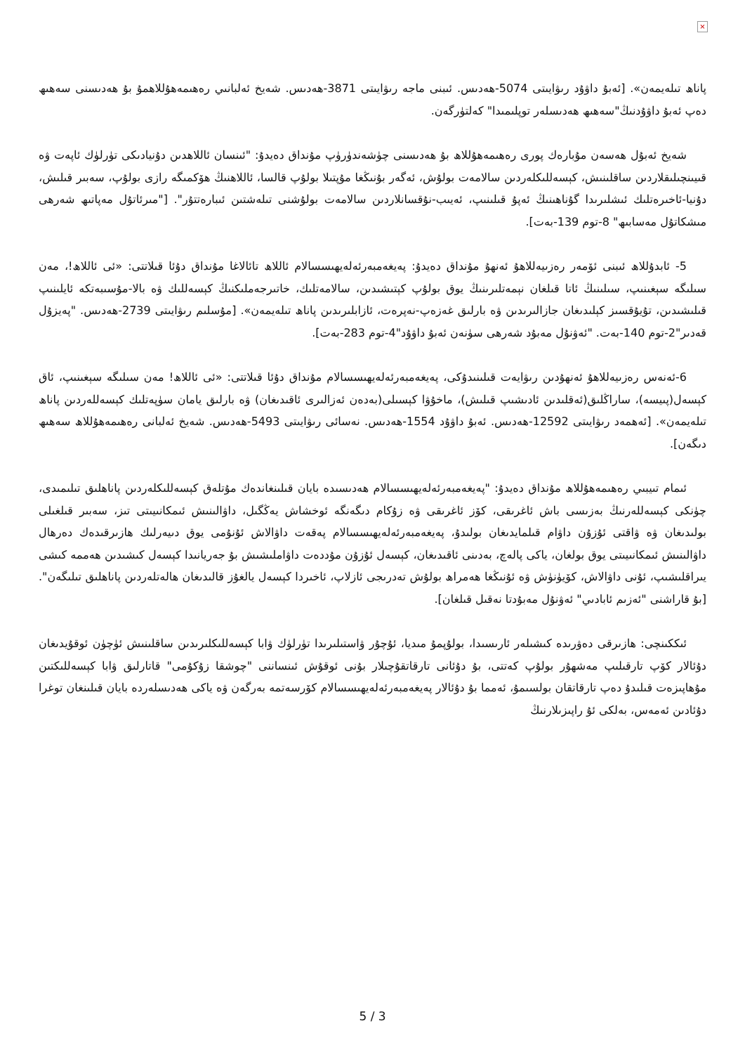×
پاناھ تىلەيمەن». [ئەبۇ داۋۇد رىۋايىتى 5074-ھەدىس. ئىبنى ماجە رىۋايىتى 3871-ھەدىس. شەيخ ئەلبانىي رەھىمەھۇللاھمۇ بۇ ھەدىسنى سەھىھ دەپ ئەبۇ داۋۇدنىڭ"سەھىھ ھەدىسلەر توپلىمىدا" كەلتۈرگەن.
شەيخ ئەبۇل ھەسەن مۇبارەك پورى رەھىمەھۇللاھ بۇ ھەدىسنى چۈشەندۈرۈپ مۇنداق دەيدۇ: "ئىنسان ئاللاھدىن دۇنيادىكى تۈرلۈك ئاپەت ۋە قىيىنچىلىقلاردىن ساقلىنىش، كېسەللىكلەردىن سالامەت بولۇش، ئەگەر بۇنىڭغا مۇپتىلا بولۇپ قالسا، ئاللاھنىڭ ھۆكمىگە رازى بولۇپ، سەبىر قىلىش، دۇنيا-ئاخىرەتلىك ئىشلىرىدا گۇناھىنىڭ ئەپۇ قىلىنىپ، ئەيىب-نۇقسانلاردىن سالامەت بولۇشنى تىلەشتىن ئىبارەتتۇر". ["مىرئاتۇل مەپاتىھ شەرھى مىشكاتۇل مەسابىھ" 8-توم 139-بەت].
5- ئابدۇللاھ ئىبنى ئۆمەر رەزىيەللاھۇ ئەنھۇ مۇنداق دەيدۇ: پەيغەمبەرئەلەيھىسسالام ئاللاھ تائالاغا مۇنداق دۇئا قىلاتتى: «ئى ئاللاھ!، مەن سىلىگە سېغىنىپ، سىلىنىڭ ئاتا قىلغان نېمەتلىرىنىڭ يوق بولۇپ كېتىشىدىن، سالامەتلىك، خاتىرجەملىكنىڭ كېسەللىك ۋە بالا-مۇسىبەتكە ئايلىنىپ قىلىشىدىن، تۇيۇقسىز كېلىدىغان جازالىرىدىن ۋە بارلىق غەزەپ-نەپرەت، ئازابلىرىدىن پاناھ تىلەيمەن». [مۇسلىم رىۋايىتى 2739-ھەدىس. "پەيزۇل قەدىر"2-توم 140-بەت. "ئەۋنۇل مەبۇد شەرھى سۈنەن ئەبۇ داۋۇد"4-توم 283-بەت].
6-ئەنەس رەزىيەللاھۇ ئەنھۇدىن رىۋايەت قىلىنىدۇكى، پەيغەمبەرئەلەيھىسسالام مۇنداق دۇئا قىلاتتى: «ئى ئاللاھ! مەن سىلىگە سېغىنىپ، ئاق كېسەل(پىيسە)، ساراڭلىق(ئەقلىدىن ئادىشىپ قىلىش)، ماخۇۋا كېسىلى(بەدەن ئەزالىرى ئاقىدىغان) ۋە بارلىق يامان سۈپەتلىك كېسەللەردىن پاناھ تىلەيمەن». [ئەھمەد رىۋايىتى 12592-ھەدىس. ئەبۇ داۋۇد 1554-ھەدىس. نەسائى رىۋايىتى 5493-ھەدىس. شەيخ ئەلبانى رەھىمەھۇللاھ سەھىھ دىگەن].
ئىمام تىيبىي رەھىمەھۇللاھ مۇنداق دەيدۇ: "پەيغەمبەرئەلەيھىسسالام ھەدىسىدە بايان قىلىنغاندەك مۇتلەق كېسەللىكلەردىن پاناھلىق تىلىمىدى، چۈنكى كېسەللەرنىڭ بەزىسى باش ئاغرىقى، كۆز ئاغرىقى ۋە زۇكام دىگەنگە ئوخشاش يەڭگىل، داۋالىنىش ئىمكانىيىتى تىز، سەبىر قىلغىلى بولىدىغان ۋە ۋاقتى ئۇزۇن داۋام قىلمايدىغان بولىدۇ، پەيغەمبەرئەلەيھىسسالام پەقەت داۋالاش ئۇنۇمى يوق دىيەرلىك ھازىرقىدەك دەرھال داۋالىنىش ئىمكانىيىتى يوق بولغان، ياكى پالەچ، بەدىنى ئاقىدىغان، كېسەل ئۇزۇن مۇددەت داۋاملىشىش بۇ جەريانىدا كېسەل كىشىدىن ھەممە كىشى يىراقلىشىپ، ئۇنى داۋالاش، كۆيۈنۈش ۋە ئۇنىڭغا ھەمراھ بولۇش تەدرىجى ئازلاپ، ئاخىردا كېسەل يالغۇز قالىدىغان ھالەتلەردىن پاناھلىق تىلىگەن". [بۇ قاراشنى "ئەزىم ئابادىي" ئەۋنۇل مەبۇدتا نەقىل قىلغان].
ئىككىنچى: ھازىرقى دەۋرىدە كىشىلەر ئارىسىدا، بولۇپمۇ مىديا، ئۇچۇر ۋاستىلىرىدا تۈرلۈك ۋابا كېسەللىكلىرىدىن ساقلىنىش ئۈچۈن ئوقۇيدىغان دۇئالار كۆپ تارقىلىپ مەشھۇر بولۇپ كەتتى، بۇ دۇئانى تارقاتقۇچىلار بۇنى ئوقۇش ئىنساننى "چوشقا زۇكۇمى" قاتارلىق ۋابا كېسەللىكتىن مۇھاپىزەت قىلىدۇ دەپ تارقاتقان بولسىمۇ، ئەمما بۇ دۇئالار پەيغەمبەرئەلەيھىسسالام كۆرسەتمە بەرگەن ۋە ياكى ھەدىسلەردە بايان قىلىنغان توغرا دۇئادىن ئەمەس، بەلكى ئۇ راپىزىلارنىڭ
5 / 3